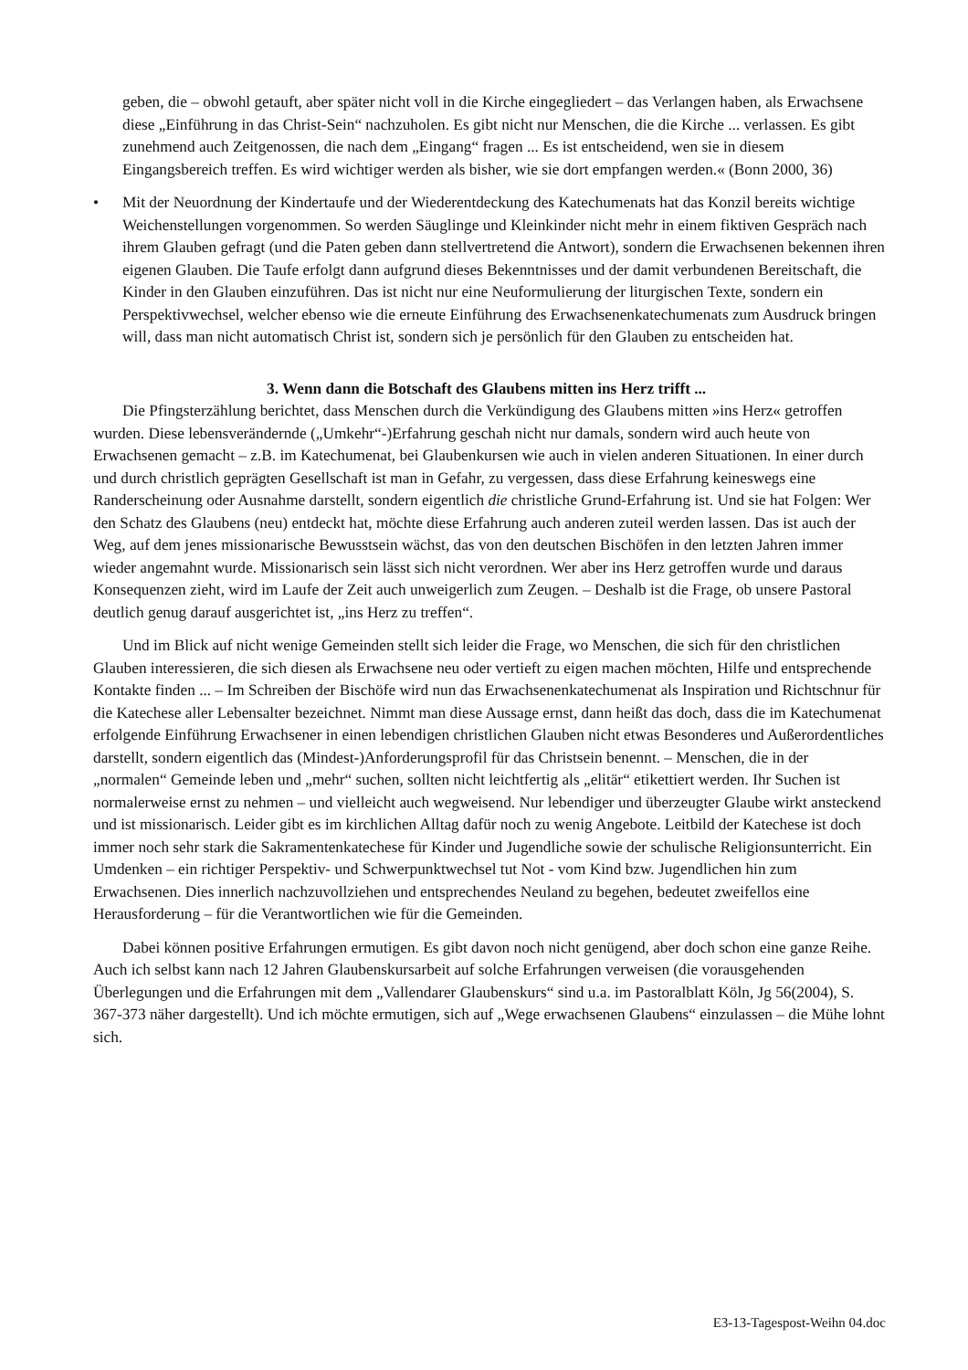geben, die – obwohl getauft, aber später nicht voll in die Kirche eingegliedert – das Verlangen haben, als Erwachsene diese „Einführung in das Christ-Sein“ nachzuholen. Es gibt nicht nur Menschen, die die Kirche ... verlassen. Es gibt zunehmend auch Zeitgenossen, die nach dem „Eingang“ fragen ... Es ist entscheidend, wen sie in diesem Eingangsbereich treffen. Es wird wichtiger werden als bisher, wie sie dort empfangen werden.« (Bonn 2000, 36)
• Mit der Neuordnung der Kindertaufe und der Wiederentdeckung des Katechumenats hat das Konzil bereits wichtige Weichenstellungen vorgenommen. So werden Säuglinge und Kleinkinder nicht mehr in einem fiktiven Gespräch nach ihrem Glauben gefragt (und die Paten geben dann stellvertretend die Antwort), sondern die Erwachsenen bekennen ihren eigenen Glauben. Die Taufe erfolgt dann aufgrund dieses Bekenntnisses und der damit verbundenen Bereitschaft, die Kinder in den Glauben einzuführen. Das ist nicht nur eine Neuformulierung der liturgischen Texte, sondern ein Perspektivwechsel, welcher ebenso wie die erneute Einführung des Erwachsenenkatechumenats zum Ausdruck bringen will, dass man nicht automatisch Christ ist, sondern sich je persönlich für den Glauben zu entscheiden hat.
3. Wenn dann die Botschaft des Glaubens mitten ins Herz trifft ...
Die Pfingsterzählung berichtet, dass Menschen durch die Verkündigung des Glaubens mitten »ins Herz« getroffen wurden. Diese lebensverändernde („Umkehr“-)Erfahrung geschah nicht nur damals, sondern wird auch heute von Erwachsenen gemacht – z.B. im Katechumenat, bei Glaubenkursen wie auch in vielen anderen Situationen. In einer durch und durch christlich geprägten Gesellschaft ist man in Gefahr, zu vergessen, dass diese Erfahrung keineswegs eine Randerscheinung oder Ausnahme darstellt, sondern eigentlich die christliche Grund-Erfahrung ist. Und sie hat Folgen: Wer den Schatz des Glaubens (neu) entdeckt hat, möchte diese Erfahrung auch anderen zuteil werden lassen. Das ist auch der Weg, auf dem jenes missionarische Bewusstsein wächst, das von den deutschen Bischöfen in den letzten Jahren immer wieder angemahnt wurde. Missionarisch sein lässt sich nicht verordnen. Wer aber ins Herz getroffen wurde und daraus Konsequenzen zieht, wird im Laufe der Zeit auch unweigerlich zum Zeugen. – Deshalb ist die Frage, ob unsere Pastoral deutlich genug darauf ausgerichtet ist, „ins Herz zu treffen“.
Und im Blick auf nicht wenige Gemeinden stellt sich leider die Frage, wo Menschen, die sich für den christlichen Glauben interessieren, die sich diesen als Erwachsene neu oder vertieft zu eigen machen möchten, Hilfe und entsprechende Kontakte finden ... – Im Schreiben der Bischöfe wird nun das Erwachsenenkatechumenat als Inspiration und Richtschnur für die Katechese aller Lebensalter bezeichnet. Nimmt man diese Aussage ernst, dann heißt das doch, dass die im Katechumenat erfolgende Einführung Erwachsener in einen lebendigen christlichen Glauben nicht etwas Besonderes und Außerordentliches darstellt, sondern eigentlich das (Mindest-)Anforderungsprofil für das Christsein benennt. – Menschen, die in der „normalen“ Gemeinde leben und „mehr“ suchen, sollten nicht leichtfertig als „elitär“ etikettiert werden. Ihr Suchen ist normalerweise ernst zu nehmen – und vielleicht auch wegweisend. Nur lebendiger und überzeugter Glaube wirkt ansteckend und ist missionarisch. Leider gibt es im kirchlichen Alltag dafür noch zu wenig Angebote. Leitbild der Katechese ist doch immer noch sehr stark die Sakramentenkatechese für Kinder und Jugendliche sowie der schulische Religionsunterricht. Ein Umdenken – ein richtiger Perspektiv- und Schwerpunktwechsel tut Not - vom Kind bzw. Jugendlichen hin zum Erwachsenen. Dies innerlich nachzuvollziehen und entsprechendes Neuland zu begehen, bedeutet zweifellos eine Herausforderung – für die Verantwortlichen wie für die Gemeinden.
Dabei können positive Erfahrungen ermutigen. Es gibt davon noch nicht genügend, aber doch schon eine ganze Reihe. Auch ich selbst kann nach 12 Jahren Glaubenskursarbeit auf solche Erfahrungen verweisen (die vorausgehenden Überlegungen und die Erfahrungen mit dem „Vallendarer Glaubenskurs“ sind u.a. im Pastoralblatt Köln, Jg 56(2004), S. 367-373 näher dargestellt). Und ich möchte ermutigen, sich auf „Wege erwachsenen Glaubens“ einzulassen – die Mühe lohnt sich.
E3-13-Tagespost-Weihn 04.doc